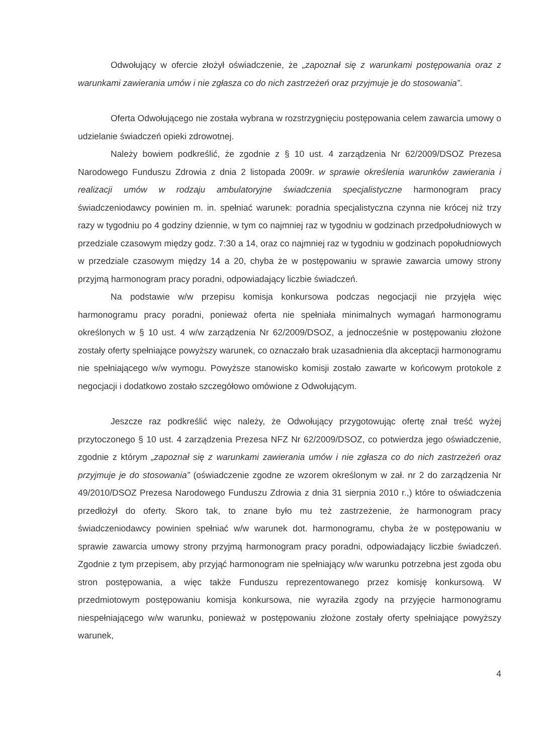Odwołujący w ofercie złożył oświadczenie, że „zapoznał się z warunkami postępowania oraz z warunkami zawierania umów i nie zgłasza co do nich zastrzeżeń oraz przyjmuje je do stosowania”.
Oferta Odwołującego nie została wybrana w rozstrzygnięciu postępowania celem zawarcia umowy o udzielanie świadczeń opieki zdrowotnej.
Należy bowiem podkreślić, że zgodnie z § 10 ust. 4 zarządzenia Nr 62/2009/DSOZ Prezesa Narodowego Funduszu Zdrowia z dnia 2 listopada 2009r. w sprawie określenia warunków zawierania i realizacji umów w rodzaju ambulatoryjne świadczenia specjalistyczne harmonogram pracy świadczeniodawcy powinien m. in. spełniać warunek: poradnia specjalistyczna czynna nie krócej niż trzy razy w tygodniu po 4 godziny dziennie, w tym co najmniej raz w tygodniu w godzinach przedpołudniowych w przedziale czasowym między godz. 7:30 a 14, oraz co najmniej raz w tygodniu w godzinach popołudniowych w przedziale czasowym między 14 a 20, chyba że w postępowaniu w sprawie zawarcia umowy strony przyjmą harmonogram pracy poradni, odpowiadający liczbie świadczeń.
Na podstawie w/w przepisu komisja konkursowa podczas negocjacji nie przyjęła więc harmonogramu pracy poradni, ponieważ oferta nie spełniała minimalnych wymagań harmonogramu określonych w § 10 ust. 4 w/w zarządzenia Nr 62/2009/DSOZ, a jednocześnie w postępowaniu złożone zostały oferty spełniające powyższy warunek, co oznaczało brak uzasadnienia dla akceptacji harmonogramu nie spełniającego w/w wymogu. Powyższe stanowisko komisji zostało zawarte w końcowym protokole z negocjacji i dodatkowo zostało szczegółowo omówione z Odwołującym.
Jeszcze raz podkreślić więc należy, że Odwołujący przygotowując ofertę znał treść wyżej przytoczonego § 10 ust. 4 zarządzenia Prezesa NFZ Nr 62/2009/DSOZ, co potwierdza jego oświadczenie, zgodnie z którym „zapoznał się z warunkami zawierania umów i nie zgłasza co do nich zastrzeżeń oraz przyjmuje je do stosowania” (oświadczenie zgodne ze wzorem określonym w zał. nr 2 do zarządzenia Nr 49/2010/DSOZ Prezesa Narodowego Funduszu Zdrowia z dnia 31 sierpnia 2010 r.,) które to oświadczenia przedłożył do oferty. Skoro tak, to znane było mu też zastrzeżenie, że harmonogram pracy świadczeniodawcy powinien spełniać w/w warunek dot. harmonogramu, chyba że w postępowaniu w sprawie zawarcia umowy strony przyjmą harmonogram pracy poradni, odpowiadający liczbie świadczeń. Zgodnie z tym przepisem, aby przyjąć harmonogram nie spełniający w/w warunku potrzebna jest zgoda obu stron postępowania, a więc także Funduszu reprezentowanego przez komisję konkursową. W przedmiotowym postępowaniu komisja konkursowa, nie wyraziła zgody na przyjęcie harmonogramu niespełniającego w/w warunku, ponieważ w postępowaniu złożone zostały oferty spełniające powyższy warunek,
4